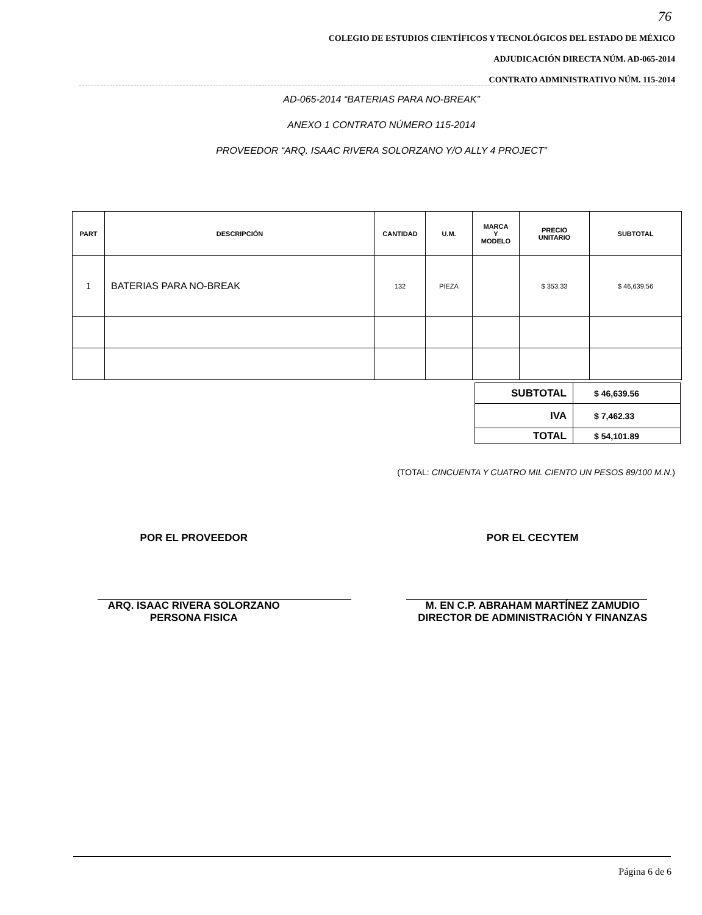76
COLEGIO DE ESTUDIOS CIENTÍFICOS Y TECNOLÓGICOS DEL ESTADO DE MÉXICO
ADJUDICACIÓN DIRECTA NÚM. AD-065-2014
CONTRATO ADMINISTRATIVO NÚM. 115-2014
AD-065-2014 “BATERIAS PARA NO-BREAK”
ANEXO 1 CONTRATO NÚMERO 115-2014
PROVEEDOR “ARQ. ISAAC RIVERA SOLORZANO Y/O ALLY 4 PROJECT”
| PART | DESCRIPCIÓN | CANTIDAD | U.M. | MARCA Y MODELO | PRECIO UNITARIO | SUBTOTAL |
| 1 | BATERIAS PARA NO-BREAK | 132 | PIEZA | | $ 353.33 | $ 46,639.56 |
| SUBTOTAL | $ 46,639.56 |
| IVA | $ 7,462.33 |
| TOTAL | $ 54,101.89 |
(TOTAL: CINCUENTA Y CUATRO MIL CIENTO UN PESOS 89/100 M.N.)
POR EL PROVEEDOR
ARQ. ISAAC RIVERA SOLORZANO
PERSONA FISICA
POR EL CECYTEM
M. EN C.P. ABRAHAM MARTÍNEZ ZAMUDIO
DIRECTOR DE ADMINISTRACIÓN Y FINANZAS
Página 6 de 6